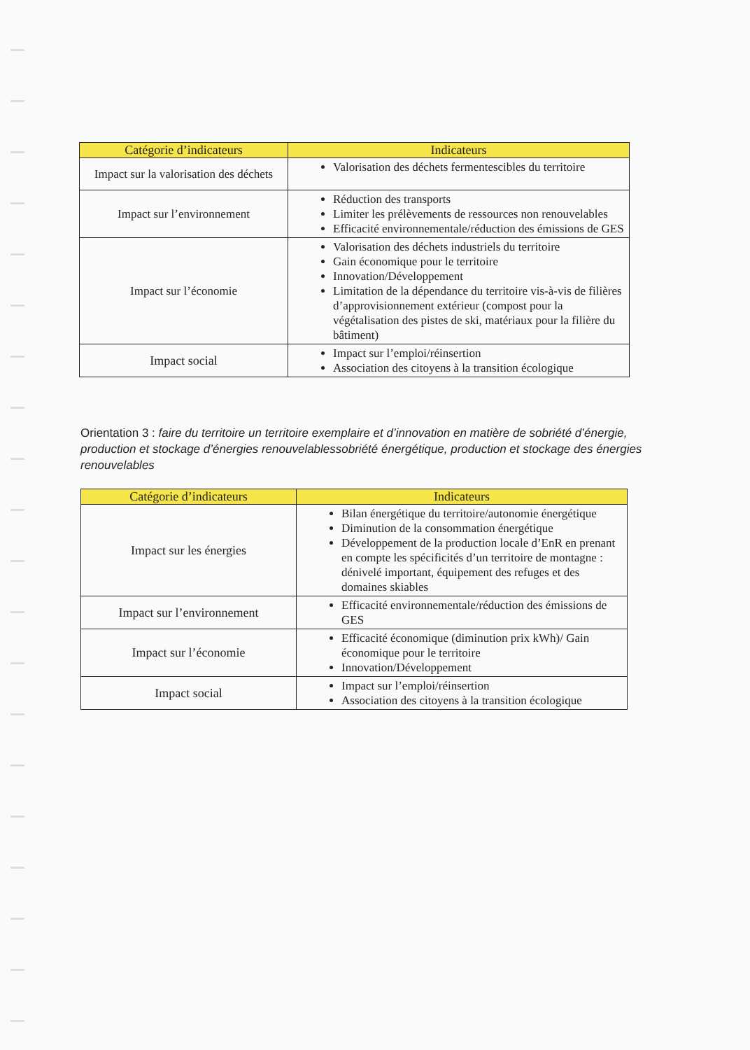| Catégorie d’indicateurs | Indicateurs |
| --- | --- |
| Impact sur la valorisation des déchets | Valorisation des déchets fermentescibles du territoire |
| Impact sur l’environnement | Réduction des transports Limiter les prélèvements de ressources non renouvelables Efficacité environnementale/réduction des émissions de GES |
| Impact sur l’économie | Valorisation des déchets industriels du territoire Gain économique pour le territoire Innovation/Développement Limitation de la dépendance du territoire vis-à-vis de filières d’approvisionnement extérieur (compost pour la végétalisation des pistes de ski, matériaux pour la filière du bâtiment) |
| Impact social | Impact sur l’emploi/réinsertion Association des citoyens à la transition écologique |
Orientation 3 : faire du territoire un territoire exemplaire et d’innovation en matière de sobriété d’énergie, production et stockage d’énergies renouvelablessobriété énergétique, production et stockage des énergies renouvelables
| Catégorie d’indicateurs | Indicateurs |
| --- | --- |
| Impact sur les énergies | Bilan énergétique du territoire/autonomie énergétique Diminution de la consommation énergétique Développement de la production locale d’EnR en prenant en compte les spécificités d’un territoire de montagne : dénivelé important, équipement des refuges et des domaines skiables |
| Impact sur l’environnement | Efficacité environnementale/réduction des émissions de GES |
| Impact sur l’économie | Efficacité économique (diminution prix kWh)/ Gain économique pour le territoire Innovation/Développement |
| Impact social | Impact sur l’emploi/réinsertion Association des citoyens à la transition écologique |